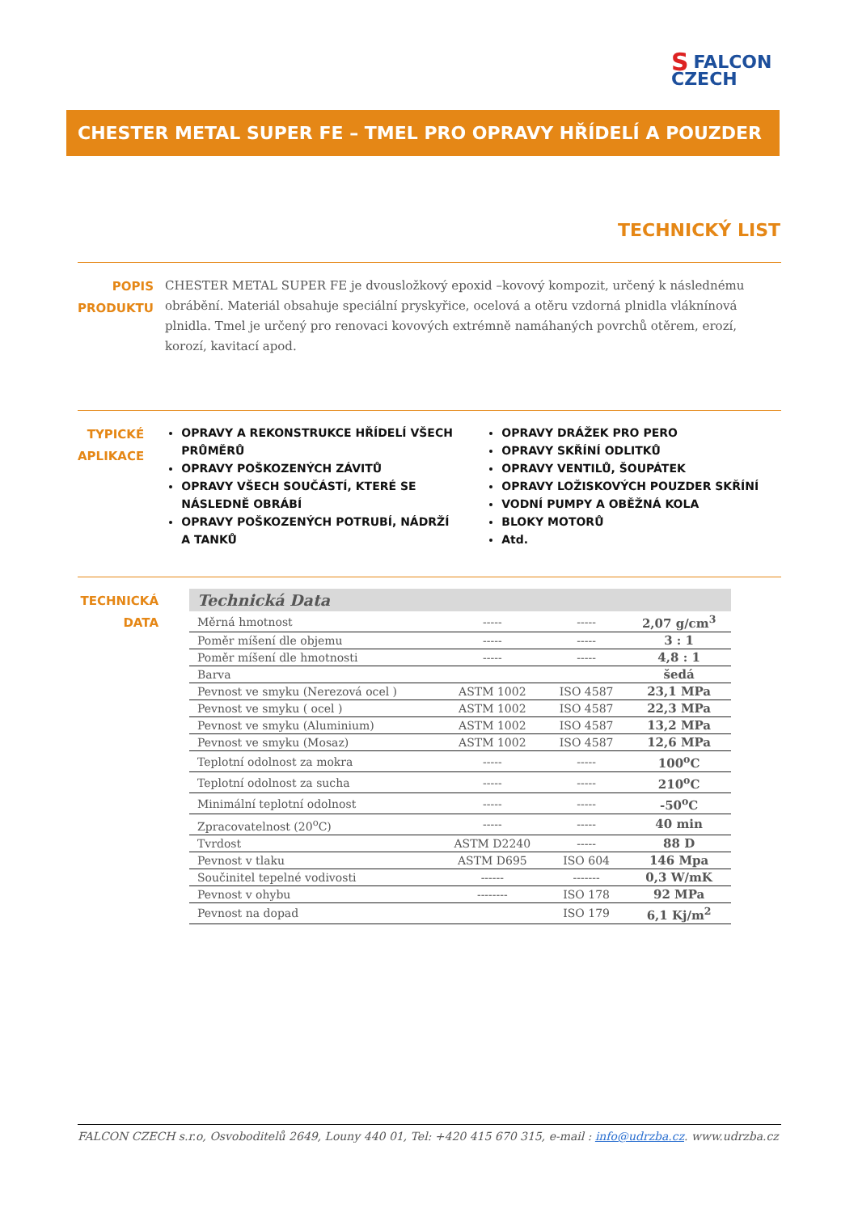SFALCON
CZECH
CHESTER METAL SUPER FE – TMEL PRO OPRAVY HŘÍDELÍ A POUZDER
TECHNICKÝ LIST
POPIS
PRODUKTU
CHESTER METAL SUPER FE je dvousložkový epoxid –kovový kompozit, určený k následnému obrábění. Materiál obsahuje speciální pryskyřice, ocelová a otěru vzdorná plnidla vláknínová plnidla. Tmel je určený pro renovaci kovových extrémně namáhaných povrchů otěrem, erozí, korozí, kavitací apod.
TYPICKÉ
APLIKACE
OPRAVY A REKONSTRUKCE HŘÍDELÍ VŠECH PRŮMĚRŮ
OPRAVY POŠKOZENÝCH ZÁVITŮ
OPRAVY VŠECH SOUČÁSTÍ, KTERÉ SE NÁSLEDNĚ OBRÁBÍ
OPRAVY POŠKOZENÝCH POTRUBÍ, NÁDRŽÍ A TANKŮ
OPRAVY DRÁŽEK PRO PERO
OPRAVY SKŘÍNÍ ODLITKŮ
OPRAVY VENTILŮ, ŠOUPÁTEK
OPRAVY LOŽISKOVÝCH POUZDER SKŘÍNÍ
VODNÍ PUMPY A OBĚŽNÁ KOLA
BLOKY MOTORŮ
Atd.
TECHNICKÁ
DATA
| Technická Data | | | |
| Měrná hmotnost | ----- | ----- | 2,07 g/cm<sup>3</sup> |
| Poměr míšení dle objemu | ----- | ----- | 3 : 1 |
| Poměr míšení dle hmotnosti | ----- | ----- | 4,8 : 1 |
| Barva | | | šedá |
| Pevnost ve smyku (Nerezová ocel ) | ASTM 1002 | ISO 4587 | 23,1 MPa |
| Pevnost ve smyku ( ocel ) | ASTM 1002 | ISO 4587 | 22,3 MPa |
| Pevnost ve smyku (Aluminium) | ASTM 1002 | ISO 4587 | 13,2 MPa |
| Pevnost ve smyku (Mosaz) | ASTM 1002 | ISO 4587 | 12,6 MPa |
| Teplotní odolnost za mokra | ----- | ----- | 100<sup>o</sup>C |
| Teplotní odolnost za sucha | ----- | ----- | 210<sup>o</sup>C |
| Minimální teplotní odolnost | ----- | ----- | -50<sup>o</sup>C |
| Zpracovatelnost (20<sup>o</sup>C) | ----- | ----- | 40 min |
| Tvrdost | ASTM D2240 | ----- | 88 D |
| Pevnost v tlaku | ASTM D695 | ISO 604 | 146 Mpa |
| Součinitel tepelné vodivosti | ------ | ------- | 0,3 W/mK |
| Pevnost v ohybu | -------- | ISO 178 | 92 MPa |
| Pevnost na dopad | | ISO 179 | 6,1 Kj/m<sup>2</sup> |
FALCON CZECH s.r.o, Osvoboditelů 2649, Louny 440 01, Tel: +420 415 670 315, e-mail : info@udrzba.cz. www.udrzba.cz